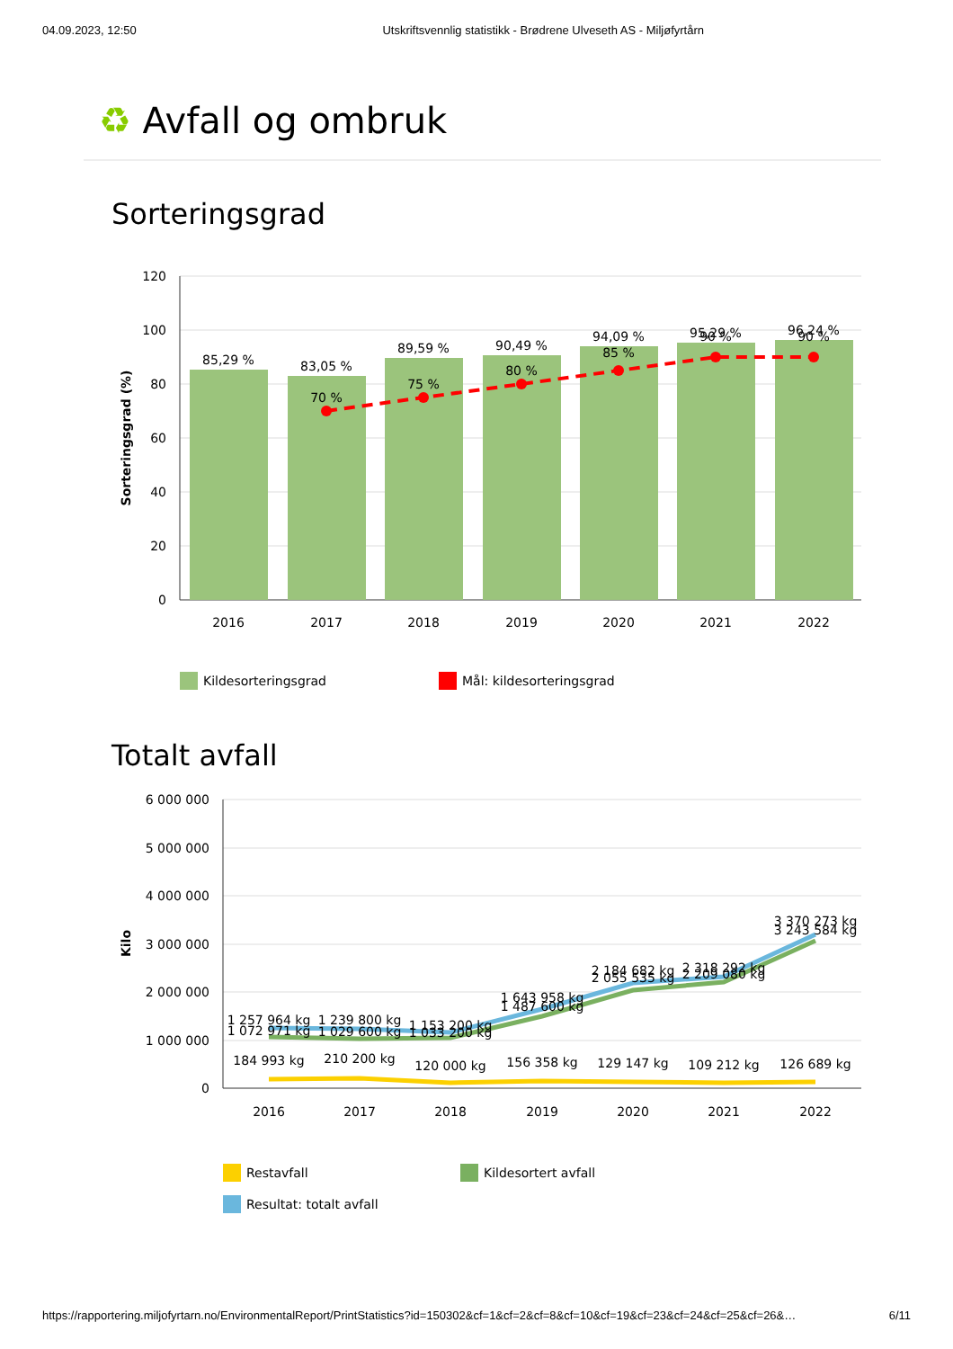04.09.2023, 12:50 Utskriftsvennlig statistikk - Brødrene Ulveseth AS - Miljøfyrtårn
♻ Avfall og ombruk
Sorteringsgrad
120
100
80
60
40
20
0
Sorteringsgrad (%)
85,29 %
83,05 %
89,59 %
90,49 %
94,09 %
95,29 %
96,24 %
70 %
75 %
80 %
85 %
90 %
90 %
2016
2017
2018
2019
2020
2021
2022
Kildesorteringsgrad
Mål: kildesorteringsgrad
Totalt avfall
6 000 000
5 000 000
4 000 000
3 000 000
2 000 000
1 000 000
0
Kilo
1 257 964 kg
1 072 971 kg
1 239 800 kg
1 029 600 kg
1 153 200 kg
1 033 200 kg
1 643 958 kg
1 487 600 kg
2 184 682 kg
2 055 535 kg
2 318 292 kg
2 209 080 kg
3 370 273 kg
3 243 584 kg
184 993 kg
210 200 kg
120 000 kg
156 358 kg
129 147 kg
109 212 kg
126 689 kg
2016
2017
2018
2019
2020
2021
2022
Restavfall
Kildesortert avfall
Resultat: totalt avfall
https://rapportering.miljofyrtarn.no/EnvironmentalReport/PrintStatistics?id=150302&cf=1&cf=2&cf=8&cf=10&cf=19&cf=23&cf=24&cf=25&cf=26&… 6/11